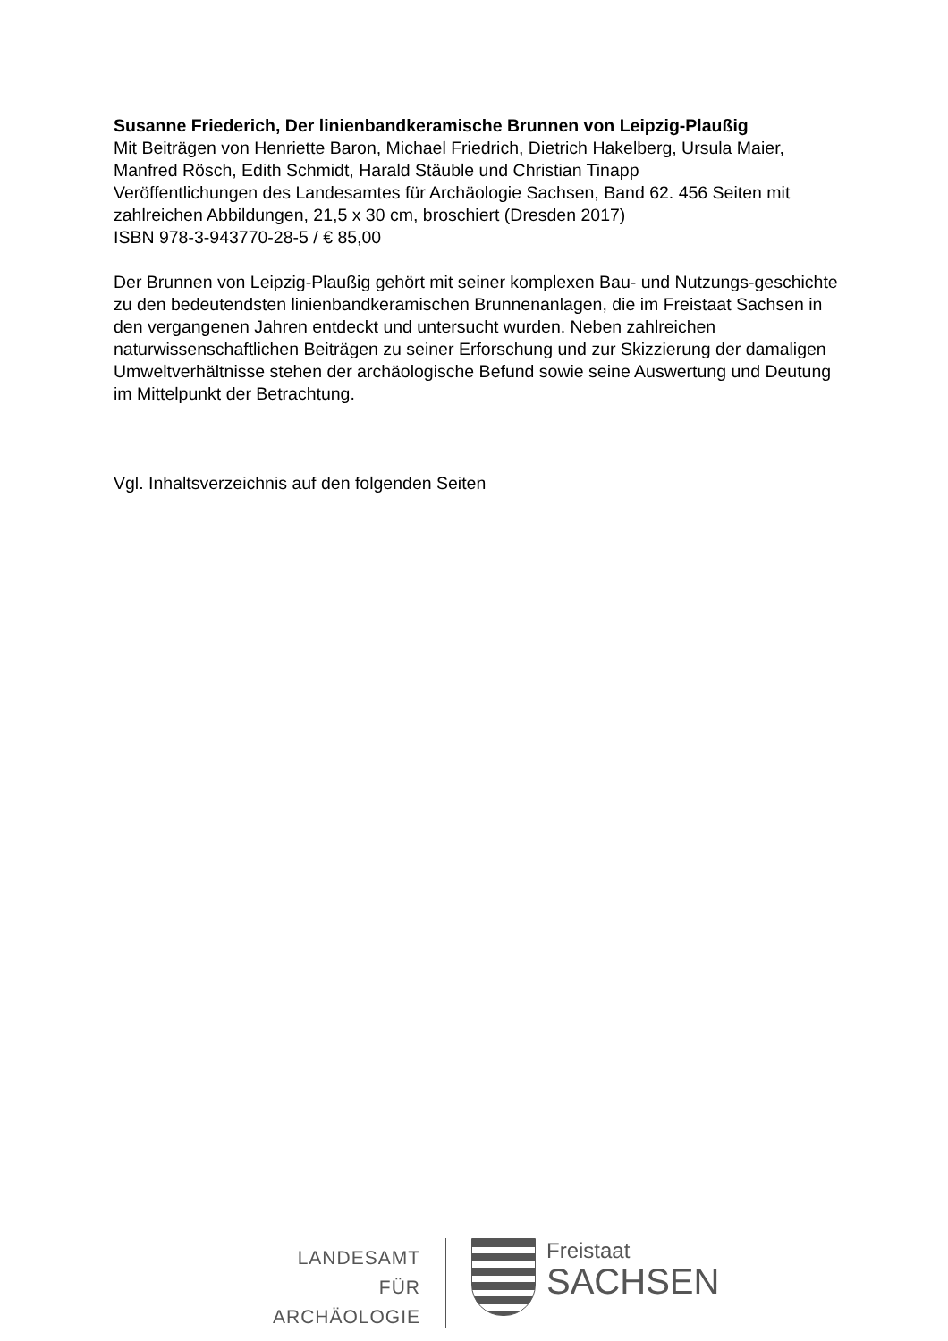Susanne Friederich, Der linienbandkeramische Brunnen von Leipzig-Plaußig
Mit Beiträgen von Henriette Baron, Michael Friedrich, Dietrich Hakelberg, Ursula Maier, Manfred Rösch, Edith Schmidt, Harald Stäuble und Christian Tinapp
Veröffentlichungen des Landesamtes für Archäologie Sachsen, Band 62. 456 Seiten mit zahlreichen Abbildungen, 21,5 x 30 cm, broschiert (Dresden 2017)
ISBN 978-3-943770-28-5 / € 85,00
Der Brunnen von Leipzig-Plaußig gehört mit seiner komplexen Bau- und Nutzungs-geschichte zu den bedeutendsten linienbandkeramischen Brunnenanlagen, die im Freistaat Sachsen in den vergangenen Jahren entdeckt und untersucht wurden. Neben zahlreichen naturwissenschaftlichen Beiträgen zu seiner Erforschung und zur Skizzierung der damaligen Umweltverhältnisse stehen der archäologische Befund sowie seine Auswertung und Deutung im Mittelpunkt der Betrachtung.
Vgl. Inhaltsverzeichnis auf den folgenden Seiten
LANDESAMT
FÜR ARCHÄOLOGIE
Freistaat
SACHSEN